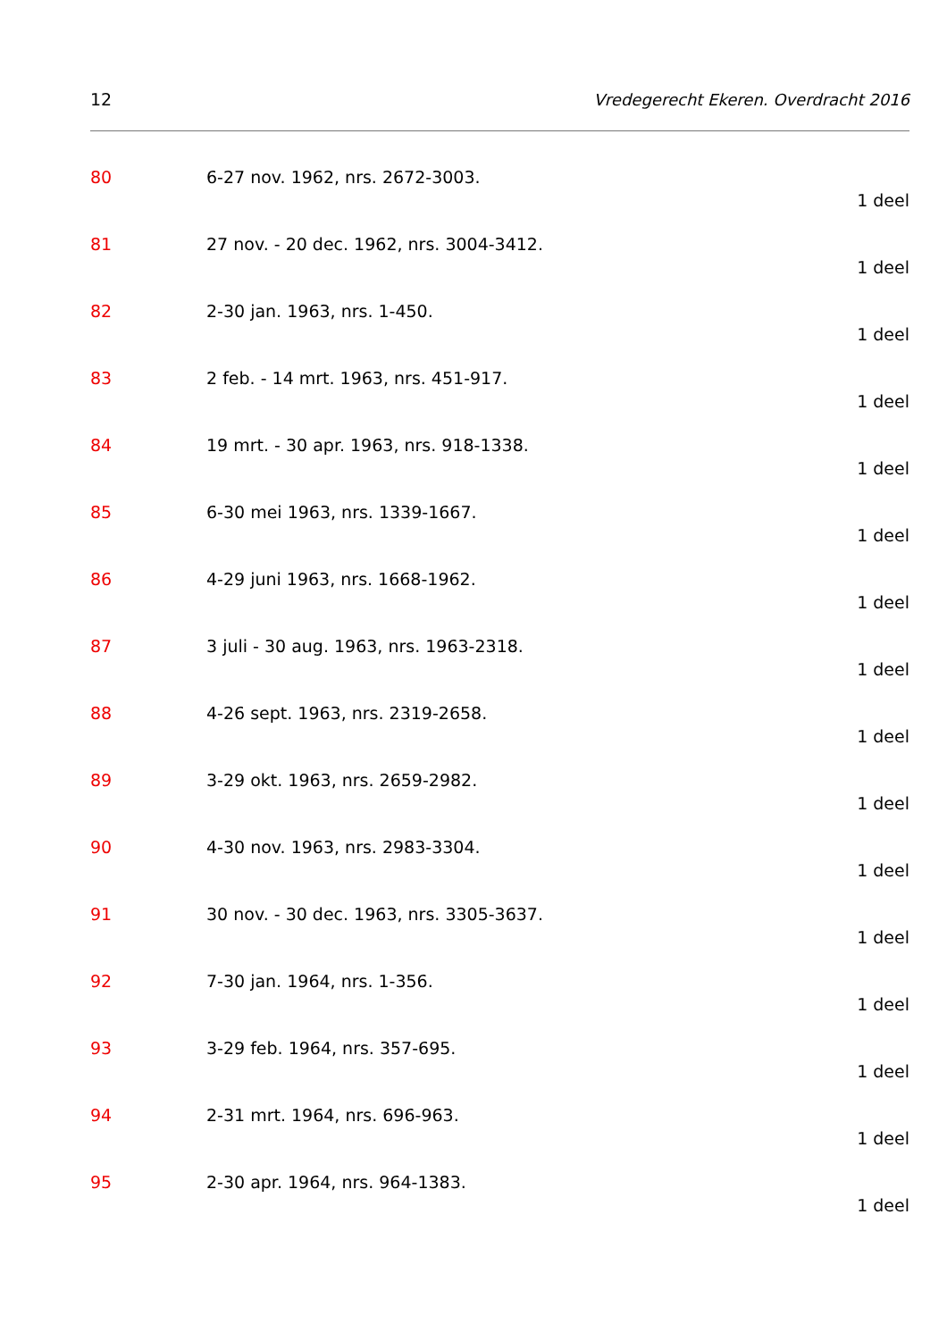12 Vredegerecht Ekeren. Overdracht 2016
80 6-27 nov. 1962, nrs. 2672-3003.
1 deel
81 27 nov. - 20 dec. 1962, nrs. 3004-3412.
1 deel
82 2-30 jan. 1963, nrs. 1-450.
1 deel
83 2 feb. - 14 mrt. 1963, nrs. 451-917.
1 deel
84 19 mrt. - 30 apr. 1963, nrs. 918-1338.
1 deel
85 6-30 mei 1963, nrs. 1339-1667.
1 deel
86 4-29 juni 1963, nrs. 1668-1962.
1 deel
87 3 juli - 30 aug. 1963, nrs. 1963-2318.
1 deel
88 4-26 sept. 1963, nrs. 2319-2658.
1 deel
89 3-29 okt. 1963, nrs. 2659-2982.
1 deel
90 4-30 nov. 1963, nrs. 2983-3304.
1 deel
91 30 nov. - 30 dec. 1963, nrs. 3305-3637.
1 deel
92 7-30 jan. 1964, nrs. 1-356.
1 deel
93 3-29 feb. 1964, nrs. 357-695.
1 deel
94 2-31 mrt. 1964, nrs. 696-963.
1 deel
95 2-30 apr. 1964, nrs. 964-1383.
1 deel